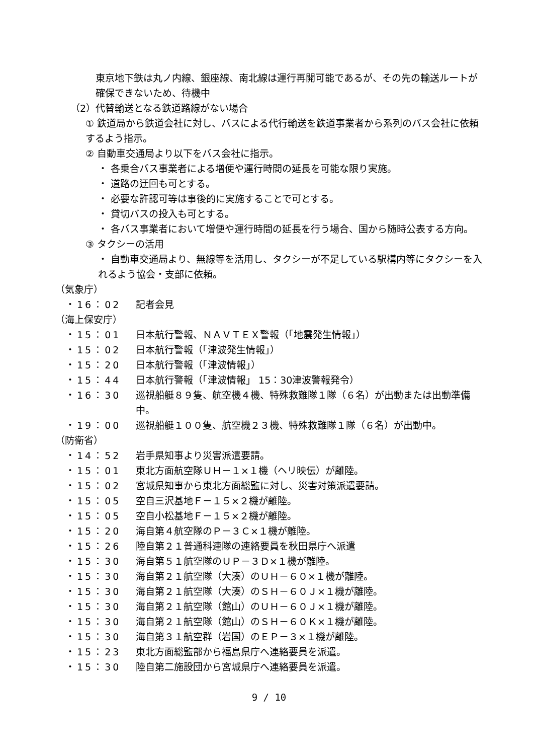東京地下鉄は丸ノ内線、銀座線、南北線は運行再開可能であるが、その先の輸送ルートが確保できないため、待機中
（2）代替輸送となる鉄道路線がない場合
① 鉄道局から鉄道会社に対し、バスによる代行輸送を鉄道事業者から系列のバス会社に依頼するよう指示。
② 自動車交通局より以下をバス会社に指示。
・ 各乗合バス事業者による増便や運行時間の延長を可能な限り実施。
・ 道路の迂回も可とする。
・ 必要な許認可等は事後的に実施することで可とする。
・ 貸切バスの投入も可とする。
・ 各バス事業者において増便や運行時間の延長を行う場合、国から随時公表する方向。
③ タクシーの活用
・ 自動車交通局より、無線等を活用し、タクシーが不足している駅構内等にタクシーを入れるよう協会・支部に依頼。
（気象庁）
・16：02 記者会見
（海上保安庁）
・15：01 日本航行警報、ＮＡＶＴＥＸ警報（「地震発生情報」）
・15：02 日本航行警報（「津波発生情報」）
・15：20 日本航行警報（「津波情報」）
・15：44 日本航行警報（「津波情報」 15：30津波警報発令）
・16：30 巡視船艇８９隻、航空機４機、特殊救難隊１隊（６名）が出動または出動準備中。
・19：00 巡視船艇１００隻、航空機２３機、特殊救難隊１隊（６名）が出動中。
（防衛省）
・14：52 岩手県知事より災害派遣要請。
・15：01 東北方面航空隊ＵＨ－１×１機（ヘリ映伝）が離陸。
・15：02 宮城県知事から東北方面総監に対し、災害対策派遣要請。
・15：05 空自三沢基地Ｆ－１５×２機が離陸。
・15：05 空自小松基地Ｆ－１５×２機が離陸。
・15：20 海自第４航空隊のＰ－３Ｃ×１機が離陸。
・15：26 陸自第２１普通科連隊の連絡要員を秋田県庁へ派遣
・15：30 海自第５１航空隊のＵＰ－３Ｄ×１機が離陸。
・15：30 海自第２１航空隊（大湊）のＵＨ－６０×１機が離陸。
・15：30 海自第２１航空隊（大湊）のＳＨ－６０Ｊ×１機が離陸。
・15：30 海自第２１航空隊（館山）のＵＨ－６０Ｊ×１機が離陸。
・15：30 海自第２１航空隊（館山）のＳＨ－６０Ｋ×１機が離陸。
・15：30 海自第３１航空群（岩国）のＥＰ－３×１機が離陸。
・15：23 東北方面総監部から福島県庁へ連絡要員を派遣。
・15：30 陸自第二施設団から宮城県庁へ連絡要員を派遣。
9 / 10